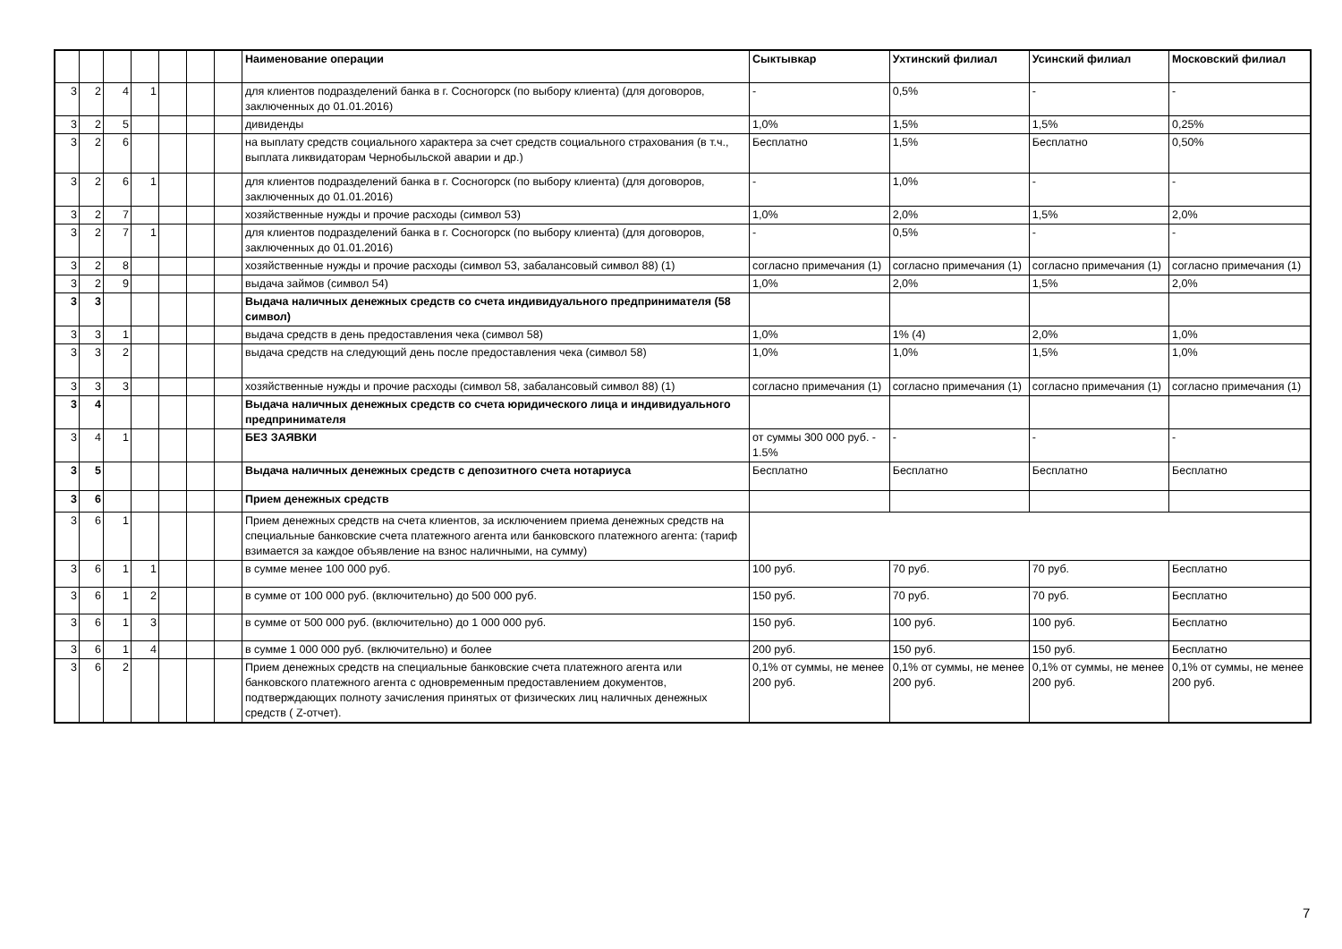| | | | | | | | Наименование операции | Сыктывкар | Ухтинский филиал | Усинский филиал | Московский филиал |
| 3 | 2 | 4 | 1 | | | | для клиентов подразделений банка в г. Сосногорск (по выбору клиента) (для договоров, заключенных до 01.01.2016) | - | 0,5% | - | - |
| 3 | 2 | 5 | | | | | дивиденды | 1,0% | 1,5% | 1,5% | 0,25% |
| 3 | 2 | 6 | | | | | на выплату средств социального характера за счет средств социального страхования (в т.ч., выплата ликвидаторам Чернобыльской аварии и др.) | Бесплатно | 1,5% | Бесплатно | 0,50% |
| 3 | 2 | 6 | 1 | | | | для клиентов подразделений банка в г. Сосногорск (по выбору клиента) (для договоров, заключенных до 01.01.2016) | - | 1,0% | - | - |
| 3 | 2 | 7 | | | | | хозяйственные нужды и прочие расходы (символ 53) | 1,0% | 2,0% | 1,5% | 2,0% |
| 3 | 2 | 7 | 1 | | | | для клиентов подразделений банка в г. Сосногорск (по выбору клиента) (для договоров, заключенных до 01.01.2016) | - | 0,5% | - | - |
| 3 | 2 | 8 | | | | | хозяйственные нужды и прочие расходы (символ 53, забалансовый символ 88) (1) | согласно примечания (1) | согласно примечания (1) | согласно примечания (1) | согласно примечания (1) |
| 3 | 2 | 9 | | | | | выдача займов (символ 54) | 1,0% | 2,0% | 1,5% | 2,0% |
| 3 | 3 | | | | | | Выдача наличных денежных средств со счета индивидуального предпринимателя (58 символ) | | | | |
| 3 | 3 | 1 | | | | | выдача средств в день предоставления чека (символ 58) | 1,0% | 1% (4) | 2,0% | 1,0% |
| 3 | 3 | 2 | | | | | выдача средств на следующий день после предоставления чека (символ 58) | 1,0% | 1,0% | 1,5% | 1,0% |
| 3 | 3 | 3 | | | | | хозяйственные нужды и прочие расходы (символ 58, забалансовый символ 88) (1) | согласно примечания (1) | согласно примечания (1) | согласно примечания (1) | согласно примечания (1) |
| 3 | 4 | | | | | | Выдача наличных денежных средств со счета юридического лица и индивидуального предпринимателя | | | | |
| 3 | 4 | 1 | | | | | БЕЗ ЗАЯВКИ | от суммы 300 000 руб. - 1.5% | - | - | - |
| 3 | 5 | | | | | | Выдача наличных денежных средств с депозитного счета нотариуса | Бесплатно | Бесплатно | Бесплатно | Бесплатно |
| 3 | 6 | | | | | | Прием денежных средств | | | | |
| 3 | 6 | 1 | | | | | Прием денежных средств на счета клиентов, за исключением приема денежных средств на специальные банковские счета платежного агента или банковского платежного агента: (тариф взимается за каждое объявление на взнос наличными, на сумму) | | | | |
| 3 | 6 | 1 | 1 | | | | в сумме менее 100 000 руб. | 100 руб. | 70 руб. | 70 руб. | Бесплатно |
| 3 | 6 | 1 | 2 | | | | в сумме от 100 000 руб. (включительно) до 500 000 руб. | 150 руб. | 70 руб. | 70 руб. | Бесплатно |
| 3 | 6 | 1 | 3 | | | | в сумме от 500 000 руб. (включительно) до 1 000 000 руб. | 150 руб. | 100 руб. | 100 руб. | Бесплатно |
| 3 | 6 | 1 | 4 | | | | в сумме 1 000 000 руб. (включительно) и более | 200 руб. | 150 руб. | 150 руб. | Бесплатно |
| 3 | 6 | 2 | | | | | Прием денежных средств на специальные банковские счета платежного агента или банковского платежного агента с одновременным предоставлением документов, подтверждающих полноту зачисления принятых от физических лиц наличных денежных средств ( Z-отчет). | 0,1% от суммы, не менее 200 руб. | 0,1% от суммы, не менее 200 руб. | 0,1% от суммы, не менее 200 руб. | 0,1% от суммы, не менее 200 руб. |
7